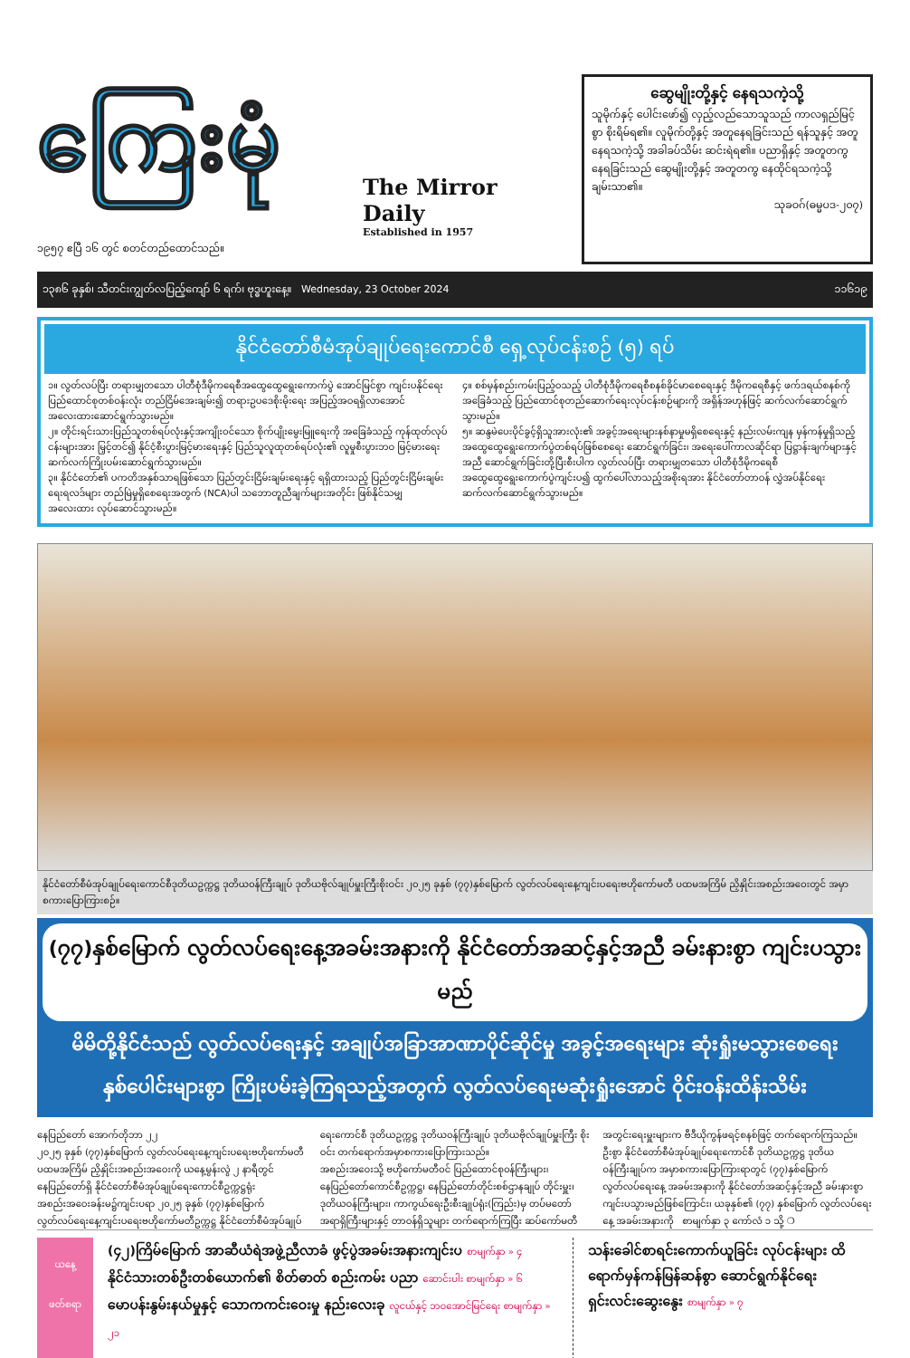ကြေးမုံ
The Mirror Daily
Established in 1957
၁၉၅၇ ဧပြီ ၁၆ တွင် စတင်တည်ထောင်သည်။
ဆွေမျိုးတို့နှင့် နေရသကဲ့သို့
သူမိုက်နှင့် ပေါင်းဖော်၍ လှည့်လည်သောသူသည် ကာလရှည်မြင့်စွာ စိုးရိမ်ရ၏။ လူမိုက်တို့နှင့် အတူနေရခြင်းသည် ရန်သူနှင့် အတူနေရသကဲ့သို့ အခါခပ်သိမ်း ဆင်းရဲရ၏။ ပညာရှိနှင့် အတူတကွ နေရခြင်းသည် ဆွေမျိုးတို့နှင့် အတူတကွ နေထိုင်ရသကဲ့သို့ ချမ်းသာ၏။
သုခဝဂ်(ဓမ္မပဒ-၂၀၇)
၁၃၈၆ ခုနှစ်၊ သီတင်းကျွတ်လပြည့်ကျော် ၆ ရက်၊ ဗုဒ္ဓဟူးနေ့။ Wednesday, 23 October 2024 ၁၁၆၁၉
နိုင်ငံတော်စီမံအုပ်ချုပ်ရေးကောင်စီ ရှေ့လုပ်ငန်းစဉ် (၅) ရပ်
၁။ လွတ်လပ်ပြီး တရားမျှတသော ပါတီစုံဒီမိုကရေစီအထွေထွေရွေးကောက်ပွဲ အောင်မြင်စွာ ကျင်းပနိုင်ရေး ပြည်ထောင်စုတစ်ဝန်းလုံး တည်ငြိမ်အေးချမ်း၍ တရားဥပဒေစိုးမိုးရေး အပြည့်အဝရရှိလာအောင် အလေးထားဆောင်ရွက်သွားမည်။
၂။ တိုင်းရင်းသားပြည်သူတစ်ရပ်လုံးနှင့်အကျိုးဝင်သော စိုက်ပျိုးမွေးမြူရေးကို အခြေခံသည့် ကုန်ထုတ်လုပ်ငန်းများအား မြှင့်တင်၍ နိုင်ငံ့စီးပွားမြင့်မားရေးနှင့် ပြည်သူလူထုတစ်ရပ်လုံး၏ လူမှုစီးပွားဘဝ မြင့်မားရေး ဆက်လက်ကြိုးပမ်းဆောင်ရွက်သွားမည်။
၃။ နိုင်ငံတော်၏ ပကတိအနှစ်သာရဖြစ်သော ပြည်တွင်းငြိမ်းချမ်းရေးနှင့် ရရှိထားသည့် ပြည်တွင်းငြိမ်းချမ်းရေးရလဒ်များ တည်မြဲမှုရှိစေရေးအတွက် (NCA)ပါ သဘောတူညီချက်များအတိုင်း ဖြစ်နိုင်သမျှ အလေးထား လုပ်ဆောင်သွားမည်။
၄။ စစ်မှန်စည်းကမ်းပြည့်ဝသည့် ပါတီစုံဒီမိုကရေစီစနစ်ခိုင်မာစေရေးနှင့် ဒီမိုကရေစီနှင့် ဖက်ဒရယ်စနစ်ကို အခြေခံသည့် ပြည်ထောင်စုတည်ဆောက်ရေးလုပ်ငန်းစဉ်များကို အရှိန်အဟုန်ဖြင့် ဆက်လက်ဆောင်ရွက်သွားမည်။
၅။ ဆန္ဒမဲပေးပိုင်ခွင့်ရှိသူအားလုံး၏ အခွင့်အရေးများနစ်နာမှုမရှိစေရေးနှင့် နည်းလမ်းကျန မှန်ကန်မှုရှိသည့် အထွေထွေရွေးကောက်ပွဲတစ်ရပ်ဖြစ်စေရေး ဆောင်ရွက်ခြင်း၊ အရေးပေါ်ကာလဆိုင်ရာ ပြဋ္ဌာန်းချက်များနှင့်အညီ ဆောင်ရွက်ခြင်းတို့ပြီးစီးပါက လွတ်လပ်ပြီး တရားမျှတသော ပါတီစုံဒီမိုကရေစီ အထွေထွေရွေးကောက်ပွဲကျင်းပ၍ ထွက်ပေါ်လာသည့်အစိုးရအား နိုင်ငံတော်တာဝန် လွှဲအပ်နိုင်ရေး ဆက်လက်ဆောင်ရွက်သွားမည်။
နိုင်ငံတော်စီမံအုပ်ချုပ်ရေးကောင်စီဒုတိယဥက္ကဋ္ဌ ဒုတိယဝန်ကြီးချုပ် ဒုတိယဗိုလ်ချုပ်မှူးကြီးစိုးဝင်း ၂၀၂၅ ခုနှစ် (၇၇)နှစ်မြောက် လွတ်လပ်ရေးနေ့ကျင်းပရေးဗဟိုကော်မတီ ပထမအကြိမ် ညှိနှိုင်းအစည်းအဝေးတွင် အမှာစကားပြောကြားစဉ်။
(၇၇)နှစ်မြောက် လွတ်လပ်ရေးနေ့အခမ်းအနားကို နိုင်ငံတော်အဆင့်နှင့်အညီ ခမ်းနားစွာ ကျင်းပသွားမည်
မိမိတို့နိုင်ငံသည် လွတ်လပ်ရေးနှင့် အချုပ်အခြာအာဏာပိုင်ဆိုင်မှု အခွင့်အရေးများ ဆုံးရှုံးမသွားစေရေး
နှစ်ပေါင်းများစွာ ကြိုးပမ်းခဲ့ကြရသည့်အတွက် လွတ်လပ်ရေးမဆုံးရှုံးအောင် ဝိုင်းဝန်းထိန်းသိမ်း
နေပြည်တော် အောက်တိုဘာ ၂၂
၂၀၂၅ ခုနှစ် (၇၇)နှစ်မြောက် လွတ်လပ်ရေးနေ့ကျင်းပရေးဗဟိုကော်မတီ ပထမအကြိမ် ညှိနှိုင်းအစည်းအဝေးကို ယနေ့မွန်းလွဲ ၂ နာရီတွင် နေပြည်တော်ရှိ နိုင်ငံတော်စီမံအုပ်ချုပ်ရေးကောင်စီဥက္ကဋ္ဌရုံး အစည်းအဝေးခန်းမ၌ကျင်းပရာ ၂၀၂၅ ခုနှစ် (၇၇)နှစ်မြောက် လွတ်လပ်ရေးနေ့ကျင်းပရေးဗဟိုကော်မတီဥက္ကဋ္ဌ နိုင်ငံတော်စီမံအုပ်ချုပ်ရေးကောင်စီ ဒုတိယဥက္ကဋ္ဌ ဒုတိယဝန်ကြီးချုပ် ဒုတိယဗိုလ်ချုပ်မှူးကြီး စိုးဝင်း တက်ရောက်အမှာစကားပြောကြားသည်။
အစည်းအဝေးသို့ ဗဟိုကော်မတီဝင် ပြည်ထောင်စုဝန်ကြီးများ၊ နေပြည်တော်ကောင်စီဥက္ကဋ္ဌ၊ နေပြည်တော်တိုင်းစစ်ဌာနချုပ် တိုင်းမှူး၊ ဒုတိယဝန်ကြီးများ၊ ကာကွယ်ရေးဦးစီးချုပ်ရုံး(ကြည်း)မှ တပ်မတော်အရာရှိကြီးများနှင့် တာဝန်ရှိသူများ တက်ရောက်ကြပြီး ဆပ်ကော်မတီအတွင်းရေးမှူးများက ဗီဒီယိုကွန်ဖရင့်စနစ်ဖြင့် တက်ရောက်ကြသည်။
ဦးစွာ နိုင်ငံတော်စီမံအုပ်ချုပ်ရေးကောင်စီ ဒုတိယဥက္ကဋ္ဌ ဒုတိယဝန်ကြီးချုပ်က အမှာစကားပြောကြားရာတွင် (၇၇)နှစ်မြောက် လွတ်လပ်ရေးနေ့ အခမ်းအနားကို နိုင်ငံတော်အဆင့်နှင့်အညီ ခမ်းနားစွာကျင်းပသွားမည်ဖြစ်ကြောင်း၊ ယခုနှစ်၏ (၇၇) နှစ်မြောက် လွတ်လပ်ရေးနေ့ အခမ်းအနားကို စာမျက်နှာ ၃ ကော်လံ ၁ သို့ ❍
ယနေ့
ဖတ်စရာ
(၄၂)ကြိမ်မြောက် အာဆီယံရဲအဖွဲ့ညီလာခံ ဖွင့်ပွဲအခမ်းအနားကျင်းပ စာမျက်နှာ » ၄
နိုင်ငံသားတစ်ဦးတစ်ယောက်၏ စိတ်ဓာတ် စည်းကမ်း ပညာ ဆောင်းပါး စာမျက်နှာ » ၆
မောပန်းနွမ်းနယ်မှုနှင့် သောကကင်းဝေးမှု နည်းလေးခု လူငယ်နှင့် ဘဝအောင်မြင်ရေး စာမျက်နှာ » ၂၁
သန်းခေါင်စာရင်းကောက်ယူခြင်း လုပ်ငန်းများ ထိရောက်မှန်ကန်မြန်ဆန်စွာ ဆောင်ရွက်နိုင်ရေး ရှင်းလင်းဆွေးနွေး စာမျက်နှာ » ၇